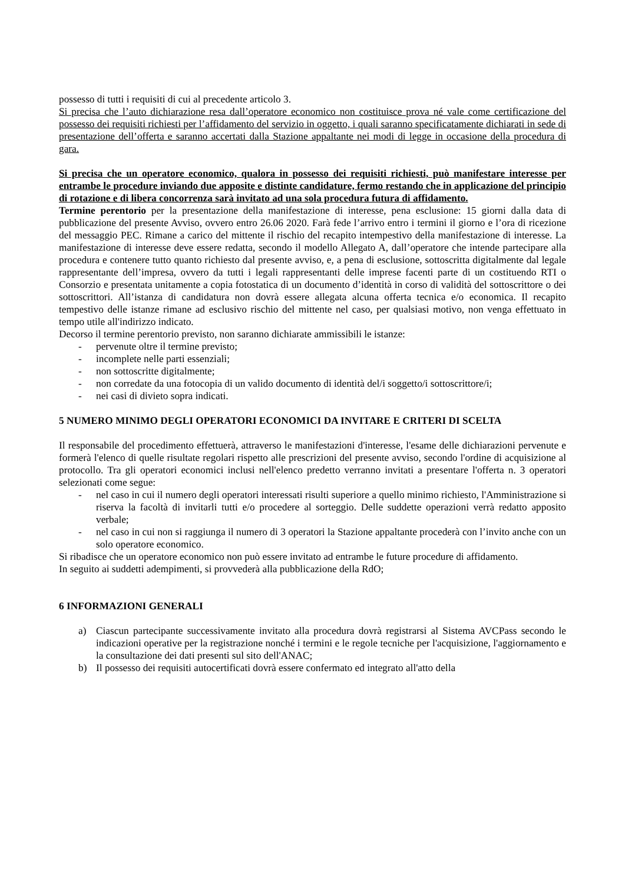possesso di tutti i requisiti di cui al precedente articolo 3.
Si precisa che l’auto dichiarazione resa dall’operatore economico non costituisce prova né vale come certificazione del possesso dei requisiti richiesti per l’affidamento del servizio in oggetto, i quali saranno specificatamente dichiarati in sede di presentazione dell’offerta e saranno accertati dalla Stazione appaltante nei modi di legge in occasione della procedura di gara.
Si precisa che un operatore economico, qualora in possesso dei requisiti richiesti, può manifestare interesse per entrambe le procedure inviando due apposite e distinte candidature, fermo restando che in applicazione del principio di rotazione e di libera concorrenza sarà invitato ad una sola procedura futura di affidamento.
Termine perentorio per la presentazione della manifestazione di interesse, pena esclusione: 15 giorni dalla data di pubblicazione del presente Avviso, ovvero entro 26.06 2020. Farà fede l’arrivo entro i termini il giorno e l’ora di ricezione del messaggio PEC. Rimane a carico del mittente il rischio del recapito intempestivo della manifestazione di interesse. La manifestazione di interesse deve essere redatta, secondo il modello Allegato A, dall’operatore che intende partecipare alla procedura e contenere tutto quanto richiesto dal presente avviso, e, a pena di esclusione, sottoscritta digitalmente dal legale rappresentante dell’impresa, ovvero da tutti i legali rappresentanti delle imprese facenti parte di un costituendo RTI o Consorzio e presentata unitamente a copia fotostatica di un documento d’identità in corso di validità del sottoscrittore o dei sottoscrittori. All’istanza di candidatura non dovrà essere allegata alcuna offerta tecnica e/o economica. Il recapito tempestivo delle istanze rimane ad esclusivo rischio del mittente nel caso, per qualsiasi motivo, non venga effettuato in tempo utile all'indirizzo indicato.
Decorso il termine perentorio previsto, non saranno dichiarate ammissibili le istanze:
- pervenute oltre il termine previsto;
- incomplete nelle parti essenziali;
- non sottoscritte digitalmente;
- non corredate da una fotocopia di un valido documento di identità del/i soggetto/i sottoscrittore/i;
- nei casi di divieto sopra indicati.
5 NUMERO MINIMO DEGLI OPERATORI ECONOMICI DA INVITARE E CRITERI DI SCELTA
Il responsabile del procedimento effettuerà, attraverso le manifestazioni d'interesse, l'esame delle dichiarazioni pervenute e formerà l'elenco di quelle risultate regolari rispetto alle prescrizioni del presente avviso, secondo l'ordine di acquisizione al protocollo. Tra gli operatori economici inclusi nell'elenco predetto verranno invitati a presentare l'offerta n. 3 operatori selezionati come segue:
- nel caso in cui il numero degli operatori interessati risulti superiore a quello minimo richiesto, l'Amministrazione si riserva la facoltà di invitarli tutti e/o procedere al sorteggio. Delle suddette operazioni verrà redatto apposito verbale;
- nel caso in cui non si raggiunga il numero di 3 operatori la Stazione appaltante procederà con l’invito anche con un solo operatore economico.
Si ribadisce che un operatore economico non può essere invitato ad entrambe le future procedure di affidamento.
In seguito ai suddetti adempimenti, si provvederà alla pubblicazione della RdO;
6 INFORMAZIONI GENERALI
a) Ciascun partecipante successivamente invitato alla procedura dovrà registrarsi al Sistema AVCPass secondo le indicazioni operative per la registrazione nonché i termini e le regole tecniche per l'acquisizione, l'aggiornamento e la consultazione dei dati presenti sul sito dell'ANAC;
b) Il possesso dei requisiti autocertificati dovrà essere confermato ed integrato all'atto della